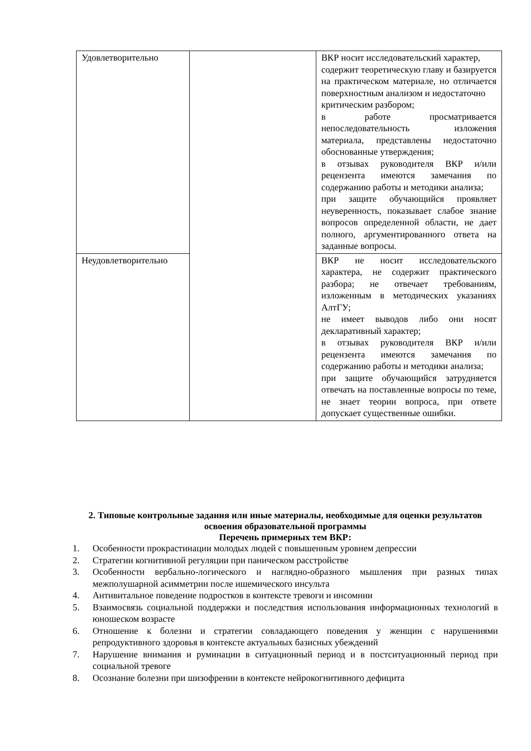| Удовлетворительно | | ВКР носит исследовательский характер, содержит теоретическую главу и базируется на практическом материале, но отличается поверхностным анализом и недостаточно критическим разбором; в работе просматривается непоследовательность изложения материала, представлены недостаточно обоснованные утверждения; в отзывах руководителя ВКР и/или рецензента имеются замечания по содержанию работы и методики анализа; при защите обучающийся проявляет неуверенность, показывает слабое знание вопросов определенной области, не дает полного, аргументированного ответа на заданные вопросы. |
| Неудовлетворительно | | ВКР не носит исследовательского характера, не содержит практического разбора; не отвечает требованиям, изложенным в методических указаниях АлтГУ; не имеет выводов либо они носят декларативный характер; в отзывах руководителя ВКР и/или рецензента имеются замечания по содержанию работы и методики анализа; при защите обучающийся затрудняется отвечать на поставленные вопросы по теме, не знает теории вопроса, при ответе допускает существенные ошибки. |
2. Типовые контрольные задания или иные материалы, необходимые для оценки результатов освоения образовательной программы
Перечень примерных тем ВКР:
1. Особенности прокрастинации молодых людей с повышенным уровнем депрессии
2. Стратегии когнитивной регуляции при паническом расстройстве
3. Особенности вербально-логического и наглядно-образного мышления при разных типах межполушарной асимметрии после ишемического инсульта
4. Антивитальное поведение подростков в контексте тревоги и инсомнии
5. Взаимосвязь социальной поддержки и последствия использования информационных технологий в юношеском возрасте
6. Отношение к болезни и стратегии совладающего поведения у женщин с нарушениями репродуктивного здоровья в контексте актуальных базисных убеждений
7. Нарушение внимания и руминации в ситуационный период и в постситуационный период при социальной тревоге
8. Осознание болезни при шизофрении в контексте нейрокогнитивного дефицита